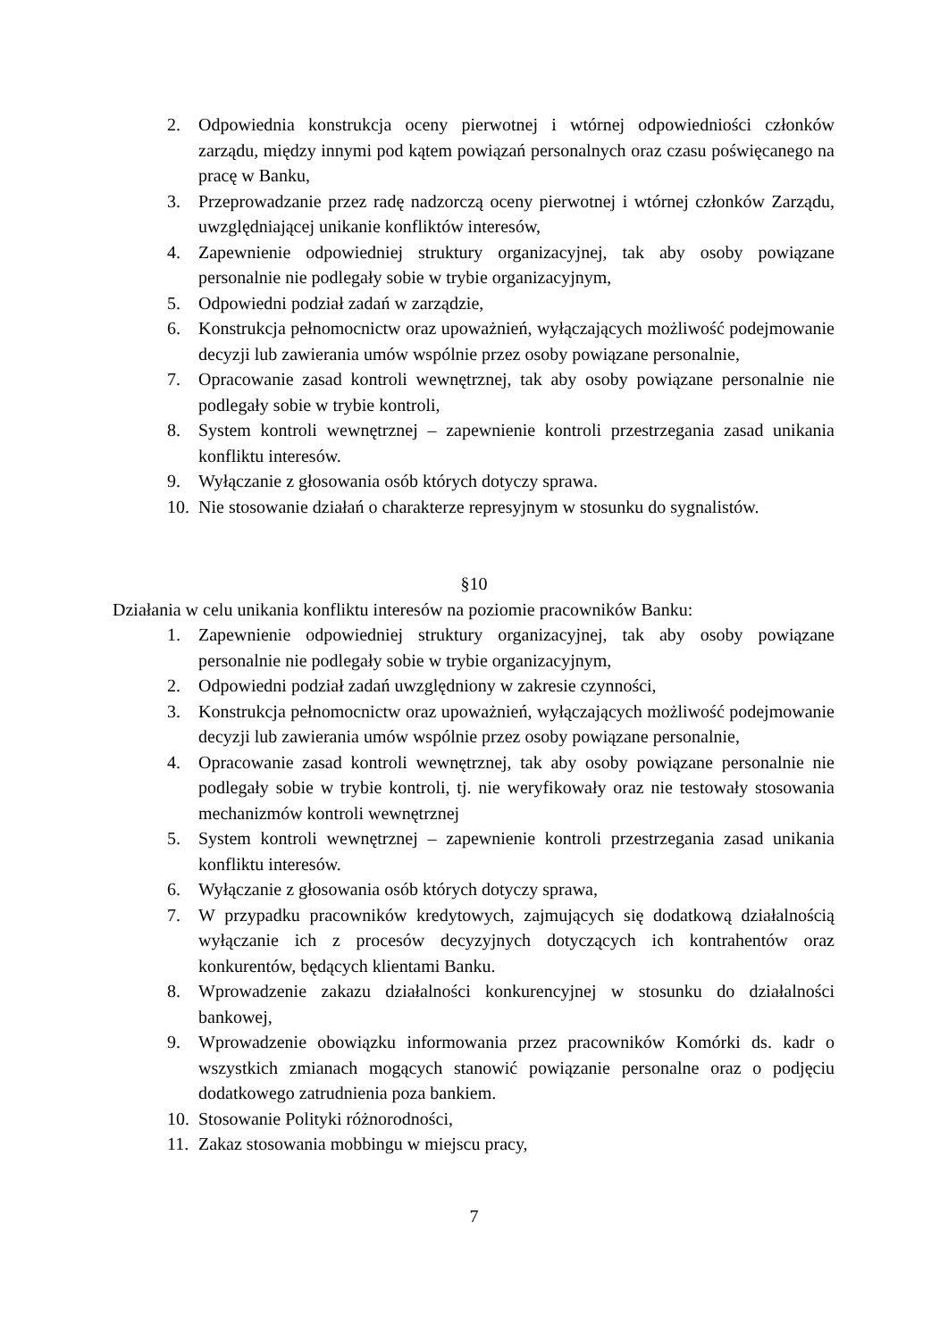2. Odpowiednia konstrukcja oceny pierwotnej i wtórnej odpowiedniości członków zarządu, między innymi pod kątem powiązań personalnych oraz czasu poświęcanego na pracę w Banku,
3. Przeprowadzanie przez radę nadzorczą oceny pierwotnej i wtórnej członków Zarządu, uwzględniającej unikanie konfliktów interesów,
4. Zapewnienie odpowiedniej struktury organizacyjnej, tak aby osoby powiązane personalnie nie podlegały sobie w trybie organizacyjnym,
5. Odpowiedni podział zadań w zarządzie,
6. Konstrukcja pełnomocnictw oraz upoważnień, wyłączających możliwość podejmowanie decyzji lub zawierania umów wspólnie przez osoby powiązane personalnie,
7. Opracowanie zasad kontroli wewnętrznej, tak aby osoby powiązane personalnie nie podlegały sobie w trybie kontroli,
8. System kontroli wewnętrznej – zapewnienie kontroli przestrzegania zasad unikania konfliktu interesów.
9. Wyłączanie z głosowania osób których dotyczy sprawa.
10. Nie stosowanie działań o charakterze represyjnym w stosunku do sygnalistów.
§10
Działania w celu unikania konfliktu interesów na poziomie pracowników Banku:
1. Zapewnienie odpowiedniej struktury organizacyjnej, tak aby osoby powiązane personalnie nie podlegały sobie w trybie organizacyjnym,
2. Odpowiedni podział zadań uwzględniony w zakresie czynności,
3. Konstrukcja pełnomocnictw oraz upoważnień, wyłączających możliwość podejmowanie decyzji lub zawierania umów wspólnie przez osoby powiązane personalnie,
4. Opracowanie zasad kontroli wewnętrznej, tak aby osoby powiązane personalnie nie podlegały sobie w trybie kontroli, tj. nie weryfikowały oraz nie testowały stosowania mechanizmów kontroli wewnętrznej
5. System kontroli wewnętrznej – zapewnienie kontroli przestrzegania zasad unikania konfliktu interesów.
6. Wyłączanie z głosowania osób których dotyczy sprawa,
7. W przypadku pracowników kredytowych, zajmujących się dodatkową działalnością wyłączanie ich z procesów decyzyjnych dotyczących ich kontrahentów oraz konkurentów, będących klientami Banku.
8. Wprowadzenie zakazu działalności konkurencyjnej w stosunku do działalności bankowej,
9. Wprowadzenie obowiązku informowania przez pracowników Komórki ds. kadr o wszystkich zmianach mogących stanowić powiązanie personalne oraz o podjęciu dodatkowego zatrudnienia poza bankiem.
10. Stosowanie Polityki różnorodności,
11. Zakaz stosowania mobbingu w miejscu pracy,
7